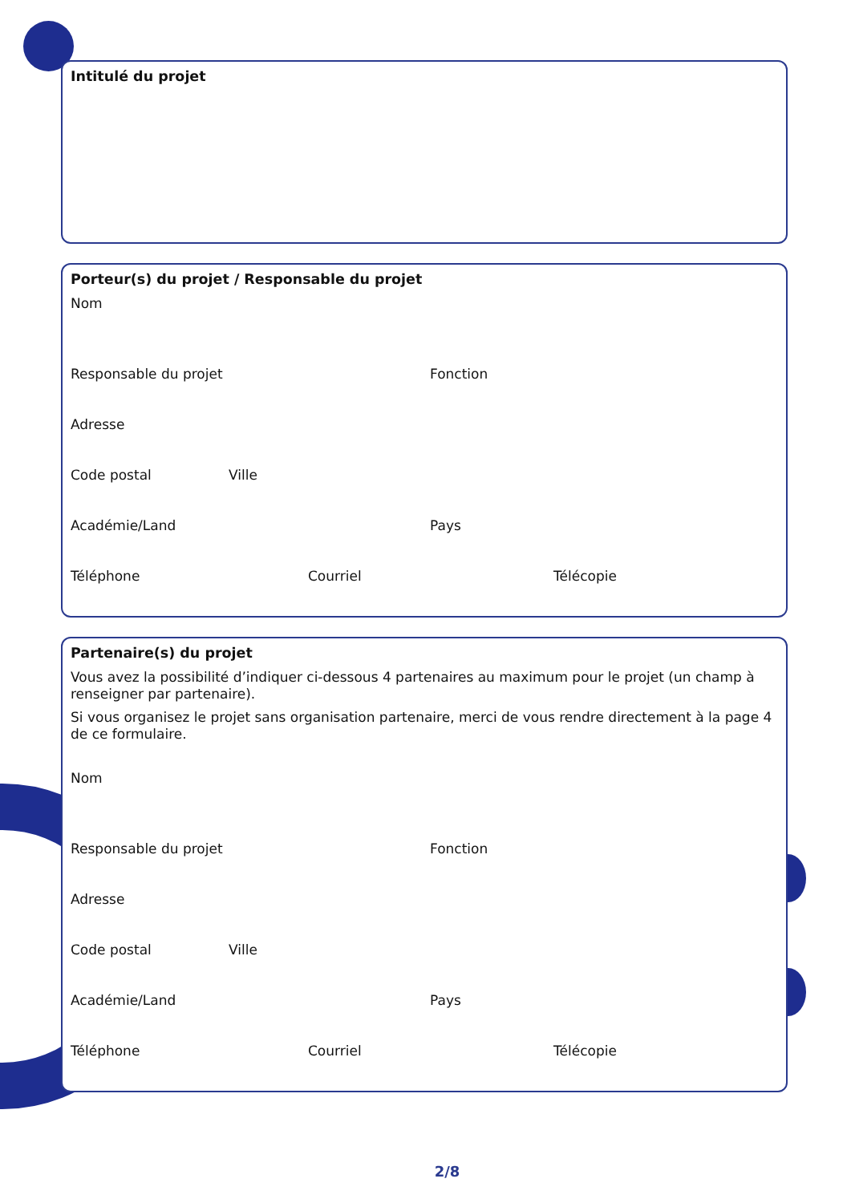Intitulé du projet
Porteur(s) du projet / Responsable du projet
Nom
Responsable du projet Fonction
Adresse
Code postal Ville
Académie/Land Pays
Téléphone Courriel Télécopie
Partenaire(s) du projet
Vous avez la possibilité d’indiquer ci-dessous 4 partenaires au maximum pour le projet (un champ à renseigner par partenaire).
Si vous organisez le projet sans organisation partenaire, merci de vous rendre directement à la page 4 de ce formulaire.
Nom
Responsable du projet Fonction
Adresse
Code postal Ville
Académie/Land Pays
Téléphone Courriel Télécopie
2/8